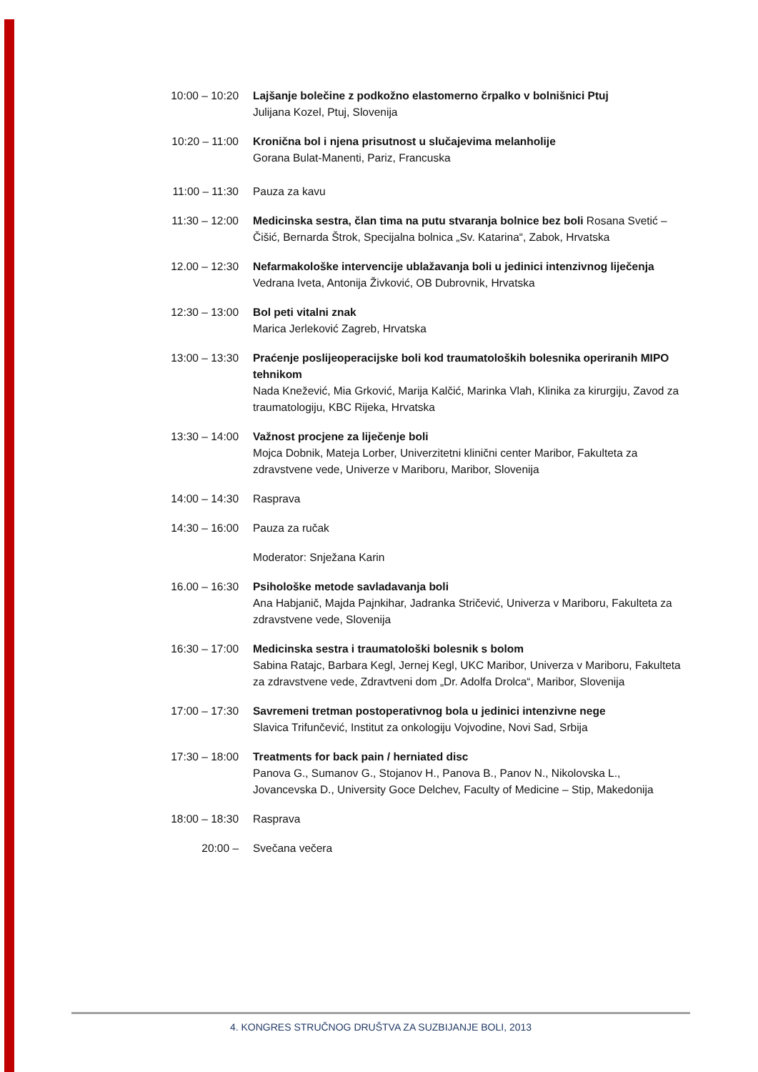10:00 – 10:20 Lajšanje bolečine z podkožno elastomerno črpalko v bolnišnici Ptuj
Julijana Kozel, Ptuj, Slovenija
10:20 – 11:00 Kronična bol i njena prisutnost u slučajevima melanholije
Gorana Bulat-Manenti, Pariz, Francuska
11:00 – 11:30 Pauza za kavu
11:30 – 12:00 Medicinska sestra, član tima na putu stvaranja bolnice bez boli Rosana Svetić – Čišić, Bernarda Štrok, Specijalna bolnica „Sv. Katarina“, Zabok, Hrvatska
12.00 – 12:30 Nefarmakološke intervencije ublažavanja boli u jedinici intenzivnog liječenja
Vedrana Iveta, Antonija Živković, OB Dubrovnik, Hrvatska
12:30 – 13:00 Bol peti vitalni znak
Marica Jerleković Zagreb, Hrvatska
13:00 – 13:30 Praćenje poslijeoperacijske boli kod traumatoloških bolesnika operiranih MIPO tehnikom
Nada Knežević, Mia Grković, Marija Kalčić, Marinka Vlah, Klinika za kirurgiju, Zavod za traumatologiju, KBC Rijeka, Hrvatska
13:30 – 14:00 Važnost procjene za liječenje boli
Mojca Dobnik, Mateja Lorber, Univerzitetni klinični center Maribor, Fakulteta za zdravstvene vede, Univerze v Mariboru, Maribor, Slovenija
14:00 – 14:30 Rasprava
14:30 – 16:00 Pauza za ručak
Moderator: Snježana Karin
16.00 – 16:30 Psihološke metode savladavanja boli
Ana Habjanič, Majda Pajnkihar, Jadranka Stričević, Univerza v Mariboru, Fakulteta za zdravstvene vede, Slovenija
16:30 – 17:00 Medicinska sestra i traumatološki bolesnik s bolom
Sabina Ratajc, Barbara Kegl, Jernej Kegl, UKC Maribor, Univerza v Mariboru, Fakulteta za zdravstvene vede, Zdravtveni dom „Dr. Adolfa Drolca“, Maribor, Slovenija
17:00 – 17:30 Savremeni tretman postoperativnog bola u jedinici intenzivne nege
Slavica Trifunčević, Institut za onkologiju Vojvodine, Novi Sad, Srbija
17:30 – 18:00 Treatments for back pain / herniated disc
Panova G., Sumanov G., Stojanov H., Panova B., Panov N., Nikolovska L., Jovancevska D., University Goce Delchev, Faculty of Medicine – Stip, Makedonija
18:00 – 18:30 Rasprava
20:00 – Svečana večera
4. KONGRES STRUČNOG DRUŠTVA ZA SUZBIJANJE BOLI, 2013